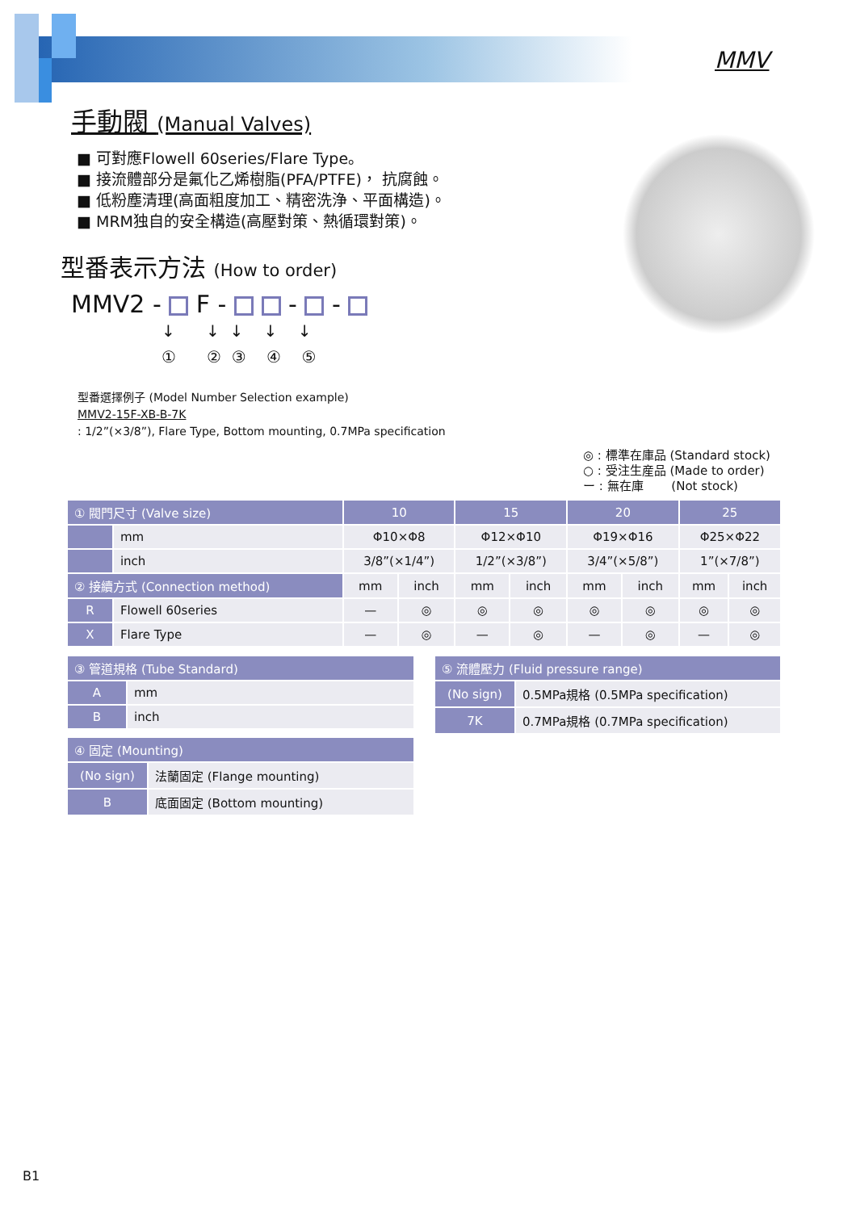MMV
手動閥 (Manual Valves)
■ 可對應Flowell 60series/Flare Type。
■ 接流體部分是氟化乙烯樹脂(PFA/PTFE)， 抗腐蝕。
■ 低粉塵清理(高面粗度加工、精密洗浄、平面構造)。
■ MRM独自的安全構造(高壓對策、熱循環對策)。
型番表示方法 (How to order)
MMV2 - F - - -
↓ ↓ ↓ ↓ ↓ ① ② ③ ④ ⑤
型番選擇例子 (Model Number Selection example)
MMV2-15F-XB-B-7K
: 1/2”(×3/8”), Flare Type, Bottom mounting, 0.7MPa specification
◎ : 標準在庫品 (Standard stock)
○ : 受注生産品 (Made to order)
ー : 無在庫　　 (Not stock)
| ① 閥門尺寸 (Valve size) | | 10 | | 15 | | 20 | | 25 | |
| --- | --- | --- | --- | --- | --- | --- | --- | --- | --- |
| | mm | Φ10×Φ8 | | Φ12×Φ10 | | Φ19×Φ16 | | Φ25×Φ22 | |
| | inch | 3/8”(×1/4”) | | 1/2”(×3/8”) | | 3/4”(×5/8”) | | 1”(×7/8”) | |
| ② 接續方式 (Connection method) | | mm | inch | mm | inch | mm | inch | mm | inch |
| R | Flowell 60series | — | ◎ | ◎ | ◎ | ◎ | ◎ | ◎ | ◎ |
| X | Flare Type | — | ◎ | — | ◎ | — | ◎ | — | ◎ |
| ③ 管道規格 (Tube Standard) | |
| --- | --- |
| A | mm |
| B | inch |
| ⑤ 流體壓力 (Fluid pressure range) | |
| --- | --- |
| (No sign) | 0.5MPa規格 (0.5MPa specification) |
| 7K | 0.7MPa規格 (0.7MPa specification) |
| ④ 固定 (Mounting) | |
| --- | --- |
| (No sign) | 法蘭固定 (Flange mounting) |
| B | 底面固定 (Bottom mounting) |
B1